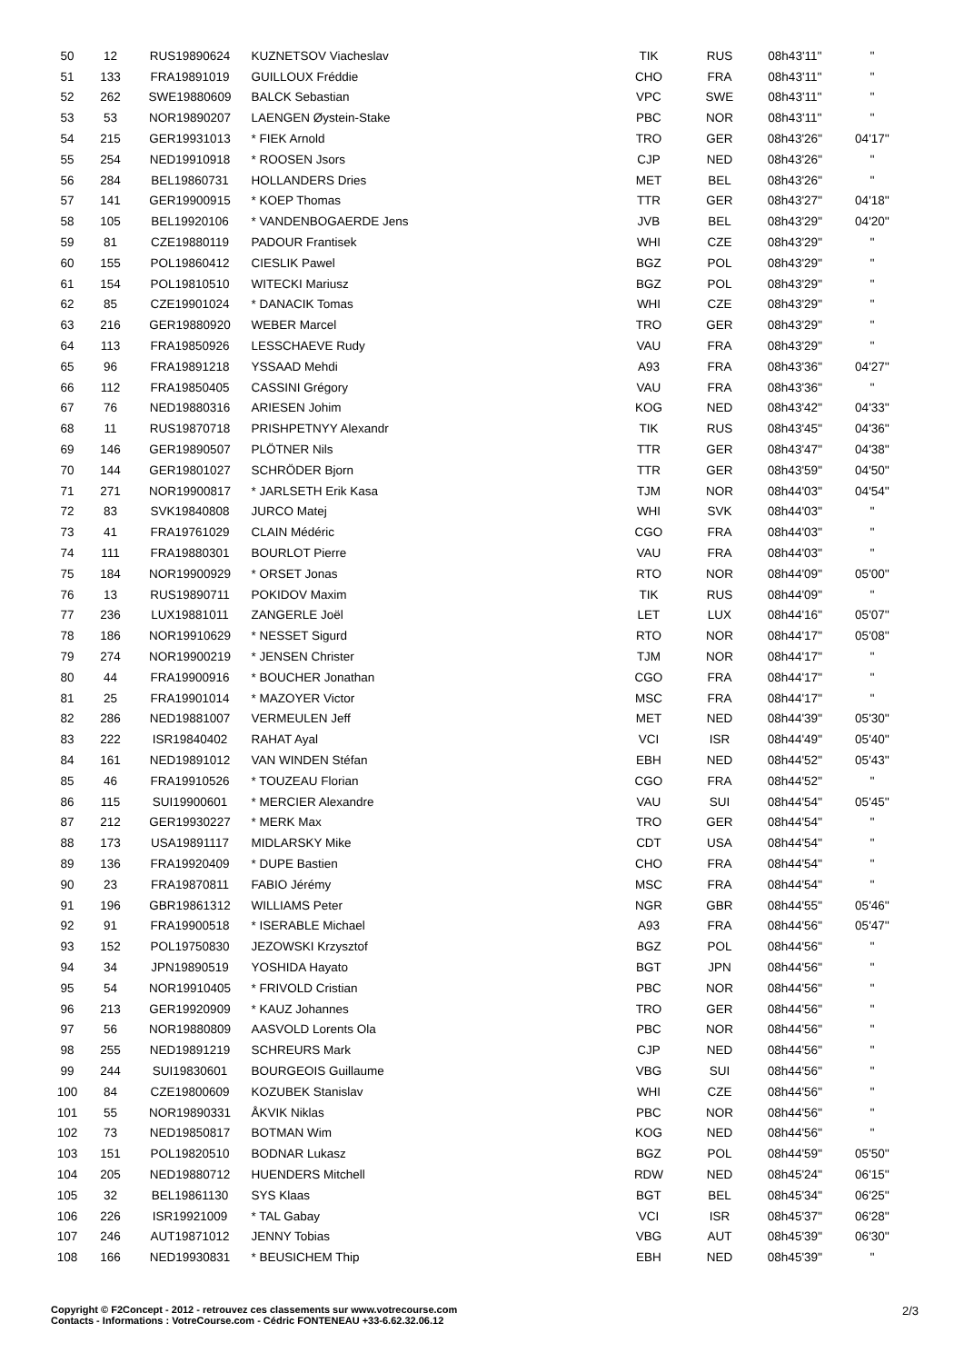| 50 | 12 | RUS19890624 | KUZNETSOV Viacheslav | TIK | RUS | 08h43'11'' | '' |
| 51 | 133 | FRA19891019 | GUILLOUX Fréddie | CHO | FRA | 08h43'11'' | '' |
| 52 | 262 | SWE19880609 | BALCK Sebastian | VPC | SWE | 08h43'11'' | '' |
| 53 | 53 | NOR19890207 | LAENGEN Øystein-Stake | PBC | NOR | 08h43'11'' | '' |
| 54 | 215 | GER19931013 | * FIEK Arnold | TRO | GER | 08h43'26'' | 04'17'' |
| 55 | 254 | NED19910918 | * ROOSEN Jsors | CJP | NED | 08h43'26'' | '' |
| 56 | 284 | BEL19860731 | HOLLANDERS Dries | MET | BEL | 08h43'26'' | '' |
| 57 | 141 | GER19900915 | * KOEP Thomas | TTR | GER | 08h43'27'' | 04'18'' |
| 58 | 105 | BEL19920106 | * VANDENBOGAERDE Jens | JVB | BEL | 08h43'29'' | 04'20'' |
| 59 | 81 | CZE19880119 | PADOUR Frantisek | WHI | CZE | 08h43'29'' | '' |
| 60 | 155 | POL19860412 | CIESLIK Pawel | BGZ | POL | 08h43'29'' | '' |
| 61 | 154 | POL19810510 | WITECKI Mariusz | BGZ | POL | 08h43'29'' | '' |
| 62 | 85 | CZE19901024 | * DANACIK Tomas | WHI | CZE | 08h43'29'' | '' |
| 63 | 216 | GER19880920 | WEBER Marcel | TRO | GER | 08h43'29'' | '' |
| 64 | 113 | FRA19850926 | LESSCHAEVE Rudy | VAU | FRA | 08h43'29'' | '' |
| 65 | 96 | FRA19891218 | YSSAAD Mehdi | A93 | FRA | 08h43'36'' | 04'27'' |
| 66 | 112 | FRA19850405 | CASSINI Grégory | VAU | FRA | 08h43'36'' | '' |
| 67 | 76 | NED19880316 | ARIESEN Johim | KOG | NED | 08h43'42'' | 04'33'' |
| 68 | 11 | RUS19870718 | PRISHPETNYY Alexandr | TIK | RUS | 08h43'45'' | 04'36'' |
| 69 | 146 | GER19890507 | PLÖTNER Nils | TTR | GER | 08h43'47'' | 04'38'' |
| 70 | 144 | GER19801027 | SCHRÖDER Bjorn | TTR | GER | 08h43'59'' | 04'50'' |
| 71 | 271 | NOR19900817 | * JARLSETH Erik Kasa | TJM | NOR | 08h44'03'' | 04'54'' |
| 72 | 83 | SVK19840808 | JURCO Matej | WHI | SVK | 08h44'03'' | '' |
| 73 | 41 | FRA19761029 | CLAIN Médéric | CGO | FRA | 08h44'03'' | '' |
| 74 | 111 | FRA19880301 | BOURLOT Pierre | VAU | FRA | 08h44'03'' | '' |
| 75 | 184 | NOR19900929 | * ORSET Jonas | RTO | NOR | 08h44'09'' | 05'00'' |
| 76 | 13 | RUS19890711 | POKIDOV Maxim | TIK | RUS | 08h44'09'' | '' |
| 77 | 236 | LUX19881011 | ZANGERLE Joël | LET | LUX | 08h44'16'' | 05'07'' |
| 78 | 186 | NOR19910629 | * NESSET Sigurd | RTO | NOR | 08h44'17'' | 05'08'' |
| 79 | 274 | NOR19900219 | * JENSEN Christer | TJM | NOR | 08h44'17'' | '' |
| 80 | 44 | FRA19900916 | * BOUCHER Jonathan | CGO | FRA | 08h44'17'' | '' |
| 81 | 25 | FRA19901014 | * MAZOYER Victor | MSC | FRA | 08h44'17'' | '' |
| 82 | 286 | NED19881007 | VERMEULEN Jeff | MET | NED | 08h44'39'' | 05'30'' |
| 83 | 222 | ISR19840402 | RAHAT Ayal | VCI | ISR | 08h44'49'' | 05'40'' |
| 84 | 161 | NED19891012 | VAN WINDEN Stéfan | EBH | NED | 08h44'52'' | 05'43'' |
| 85 | 46 | FRA19910526 | * TOUZEAU Florian | CGO | FRA | 08h44'52'' | '' |
| 86 | 115 | SUI19900601 | * MERCIER Alexandre | VAU | SUI | 08h44'54'' | 05'45'' |
| 87 | 212 | GER19930227 | * MERK Max | TRO | GER | 08h44'54'' | '' |
| 88 | 173 | USA19891117 | MIDLARSKY Mike | CDT | USA | 08h44'54'' | '' |
| 89 | 136 | FRA19920409 | * DUPE Bastien | CHO | FRA | 08h44'54'' | '' |
| 90 | 23 | FRA19870811 | FABIO Jérémy | MSC | FRA | 08h44'54'' | '' |
| 91 | 196 | GBR19861312 | WILLIAMS Peter | NGR | GBR | 08h44'55'' | 05'46'' |
| 92 | 91 | FRA19900518 | * ISERABLE Michael | A93 | FRA | 08h44'56'' | 05'47'' |
| 93 | 152 | POL19750830 | JEZOWSKI Krzysztof | BGZ | POL | 08h44'56'' | '' |
| 94 | 34 | JPN19890519 | YOSHIDA Hayato | BGT | JPN | 08h44'56'' | '' |
| 95 | 54 | NOR19910405 | * FRIVOLD Cristian | PBC | NOR | 08h44'56'' | '' |
| 96 | 213 | GER19920909 | * KAUZ Johannes | TRO | GER | 08h44'56'' | '' |
| 97 | 56 | NOR19880809 | AASVOLD Lorents Ola | PBC | NOR | 08h44'56'' | '' |
| 98 | 255 | NED19891219 | SCHREURS Mark | CJP | NED | 08h44'56'' | '' |
| 99 | 244 | SUI19830601 | BOURGEOIS Guillaume | VBG | SUI | 08h44'56'' | '' |
| 100 | 84 | CZE19800609 | KOZUBEK Stanislav | WHI | CZE | 08h44'56'' | '' |
| 101 | 55 | NOR19890331 | ÅKVIK Niklas | PBC | NOR | 08h44'56'' | '' |
| 102 | 73 | NED19850817 | BOTMAN Wim | KOG | NED | 08h44'56'' | '' |
| 103 | 151 | POL19820510 | BODNAR Lukasz | BGZ | POL | 08h44'59'' | 05'50'' |
| 104 | 205 | NED19880712 | HUENDERS Mitchell | RDW | NED | 08h45'24'' | 06'15'' |
| 105 | 32 | BEL19861130 | SYS Klaas | BGT | BEL | 08h45'34'' | 06'25'' |
| 106 | 226 | ISR19921009 | * TAL Gabay | VCI | ISR | 08h45'37'' | 06'28'' |
| 107 | 246 | AUT19871012 | JENNY Tobias | VBG | AUT | 08h45'39'' | 06'30'' |
| 108 | 166 | NED19930831 | * BEUSICHEM Thip | EBH | NED | 08h45'39'' | '' |
Copyright © F2Concept - 2012 - retrouvez ces classements sur www.votrecourse.com
Contacts - Informations : VotreCourse.com - Cédric FONTENEAU +33-6.62.32.06.12
2/3